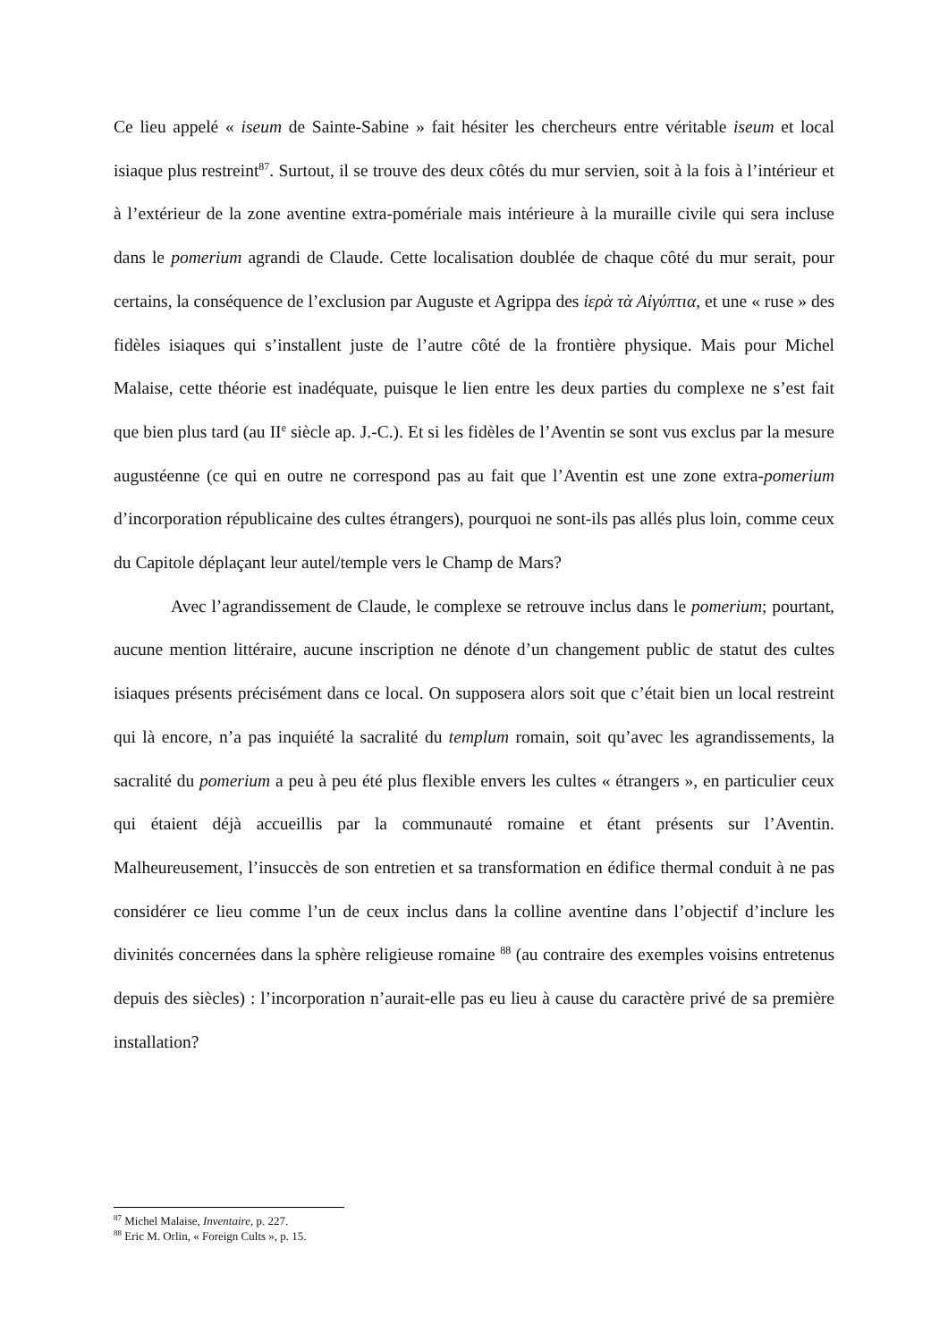Ce lieu appelé « iseum de Sainte-Sabine » fait hésiter les chercheurs entre véritable iseum et local isiaque plus restreint<sup>87</sup>. Surtout, il se trouve des deux côtés du mur servien, soit à la fois à l’intérieur et à l’extérieur de la zone aventine extra-pomériale mais intérieure à la muraille civile qui sera incluse dans le pomerium agrandi de Claude. Cette localisation doublée de chaque côté du mur serait, pour certains, la conséquence de l’exclusion par Auguste et Agrippa des ἱερὰ τὰ Αἰγύπτια, et une « ruse » des fidèles isiaques qui s’installent juste de l’autre côté de la frontière physique. Mais pour Michel Malaise, cette théorie est inadéquate, puisque le lien entre les deux parties du complexe ne s’est fait que bien plus tard (au II<sup>e</sup> siècle ap. J.-C.). Et si les fidèles de l’Aventin se sont vus exclus par la mesure augustéenne (ce qui en outre ne correspond pas au fait que l’Aventin est une zone extra-pomerium d’incorporation républicaine des cultes étrangers), pourquoi ne sont-ils pas allés plus loin, comme ceux du Capitole déplaçant leur autel/temple vers le Champ de Mars?
Avec l’agrandissement de Claude, le complexe se retrouve inclus dans le pomerium; pourtant, aucune mention littéraire, aucune inscription ne dénote d’un changement public de statut des cultes isiaques présents précisément dans ce local. On supposera alors soit que c’était bien un local restreint qui là encore, n’a pas inquiété la sacralité du templum romain, soit qu’avec les agrandissements, la sacralité du pomerium a peu à peu été plus flexible envers les cultes « étrangers », en particulier ceux qui étaient déjà accueillis par la communauté romaine et étant présents sur l’Aventin. Malheureusement, l’insuccès de son entretien et sa transformation en édifice thermal conduit à ne pas considérer ce lieu comme l’un de ceux inclus dans la colline aventine dans l’objectif d’inclure les divinités concernées dans la sphère religieuse romaine <sup>88</sup> (au contraire des exemples voisins entretenus depuis des siècles) : l’incorporation n’aurait-elle pas eu lieu à cause du caractère privé de sa première installation?
<sup>87</sup> Michel Malaise, Inventaire, p. 227.
<sup>88</sup> Eric M. Orlin, « Foreign Cults », p. 15.